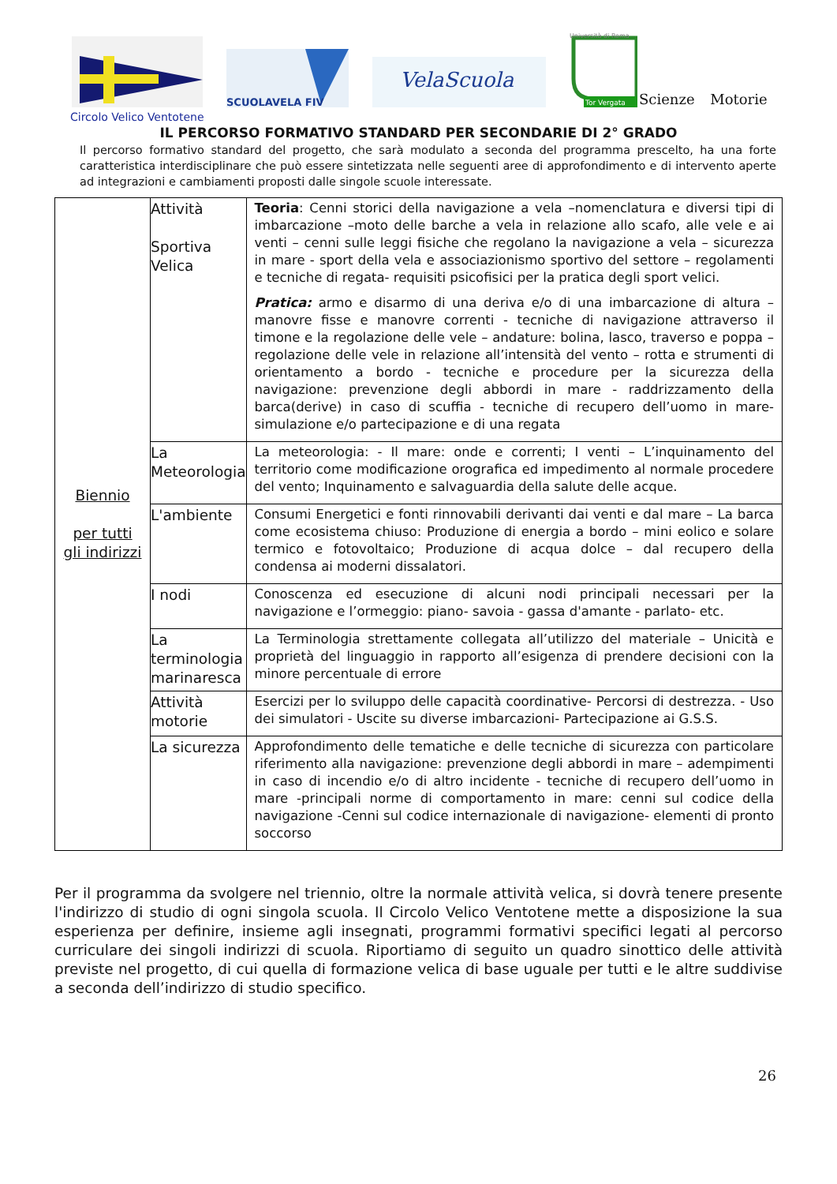SCUOLAVELA FIV
VelaScuola
Università di Roma
Tor Vergata
Scienze Motorie
Circolo Velico Ventotene
IL PERCORSO FORMATIVO STANDARD PER SECONDARIE DI 2° GRADO
Il percorso formativo standard del progetto, che sarà modulato a seconda del programma prescelto, ha una forte caratteristica interdisciplinare che può essere sintetizzata nelle seguenti aree di approfondimento e di intervento aperte ad integrazioni e cambiamenti proposti dalle singole scuole interessate.
| Biennio per tutti gli indirizzi | Attività Sportiva Velica | Teoria : Cenni storici della navigazione a vela –nomenclatura e diversi tipi di imbarcazione –moto delle barche a vela in relazione allo scafo, alle vele e ai venti – cenni sulle leggi fisiche che regolano la navigazione a vela – sicurezza in mare - sport della vela e associazionismo sportivo del settore – regolamenti e tecniche di regata- requisiti psicofisici per la pratica degli sport velici. Pratica: armo e disarmo di una deriva e/o di una imbarcazione di altura – manovre fisse e manovre correnti - tecniche di navigazione attraverso il timone e la regolazione delle vele – andature: bolina, lasco, traverso e poppa – regolazione delle vele in relazione all’intensità del vento – rotta e strumenti di orientamento a bordo - tecniche e procedure per la sicurezza della navigazione: prevenzione degli abbordi in mare - raddrizzamento della barca(derive) in caso di scuffia - tecniche di recupero dell’uomo in mare- simulazione e/o partecipazione e di una regata |
| | La Meteorologia | La meteorologia: - Il mare: onde e correnti; I venti – L’inquinamento del territorio come modificazione orografica ed impedimento al normale procedere del vento; Inquinamento e salvaguardia della salute delle acque. |
| | L'ambiente | Consumi Energetici e fonti rinnovabili derivanti dai venti e dal mare – La barca come ecosistema chiuso: Produzione di energia a bordo – mini eolico e solare termico e fotovoltaico; Produzione di acqua dolce – dal recupero della condensa ai moderni dissalatori. |
| | I nodi | Conoscenza ed esecuzione di alcuni nodi principali necessari per la navigazione e l’ormeggio: piano- savoia - gassa d'amante - parlato- etc. |
| | La terminologia marinaresca | La Terminologia strettamente collegata all’utilizzo del materiale – Unicità e proprietà del linguaggio in rapporto all’esigenza di prendere decisioni con la minore percentuale di errore |
| | Attività motorie | Esercizi per lo sviluppo delle capacità coordinative- Percorsi di destrezza. - Uso dei simulatori - Uscite su diverse imbarcazioni- Partecipazione ai G.S.S. |
| | La sicurezza | Approfondimento delle tematiche e delle tecniche di sicurezza con particolare riferimento alla navigazione: prevenzione degli abbordi in mare – adempimenti in caso di incendio e/o di altro incidente - tecniche di recupero dell’uomo in mare -principali norme di comportamento in mare: cenni sul codice della navigazione -Cenni sul codice internazionale di navigazione- elementi di pronto soccorso |
Per il programma da svolgere nel triennio, oltre la normale attività velica, si dovrà tenere presente l'indirizzo di studio di ogni singola scuola. Il Circolo Velico Ventotene mette a disposizione la sua esperienza per definire, insieme agli insegnati, programmi formativi specifici legati al percorso curriculare dei singoli indirizzi di scuola. Riportiamo di seguito un quadro sinottico delle attività previste nel progetto, di cui quella di formazione velica di base uguale per tutti e le altre suddivise a seconda dell’indirizzo di studio specifico.
26